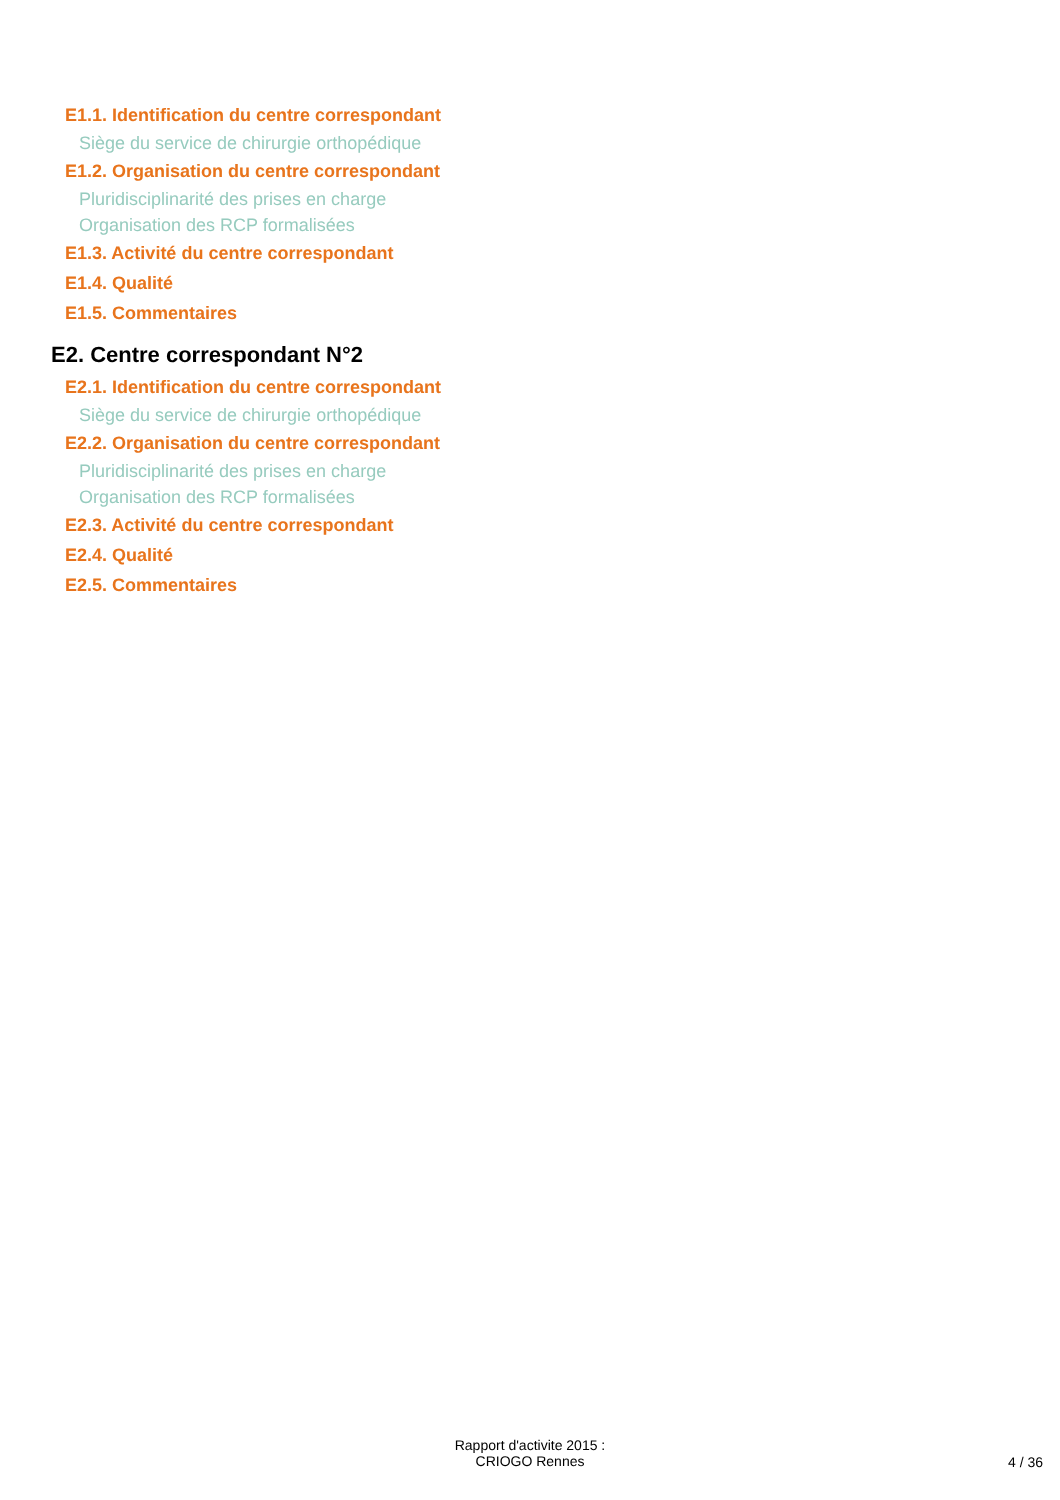E1.1. Identification du centre correspondant
Siège du service de chirurgie orthopédique
E1.2. Organisation du centre correspondant
Pluridisciplinarité des prises en charge
Organisation des RCP formalisées
E1.3. Activité du centre correspondant
E1.4. Qualité
E1.5. Commentaires
E2. Centre correspondant N°2
E2.1. Identification du centre correspondant
Siège du service de chirurgie orthopédique
E2.2. Organisation du centre correspondant
Pluridisciplinarité des prises en charge
Organisation des RCP formalisées
E2.3. Activité du centre correspondant
E2.4. Qualité
E2.5. Commentaires
Rapport d'activite 2015 :
CRIOGO Rennes
4 / 36